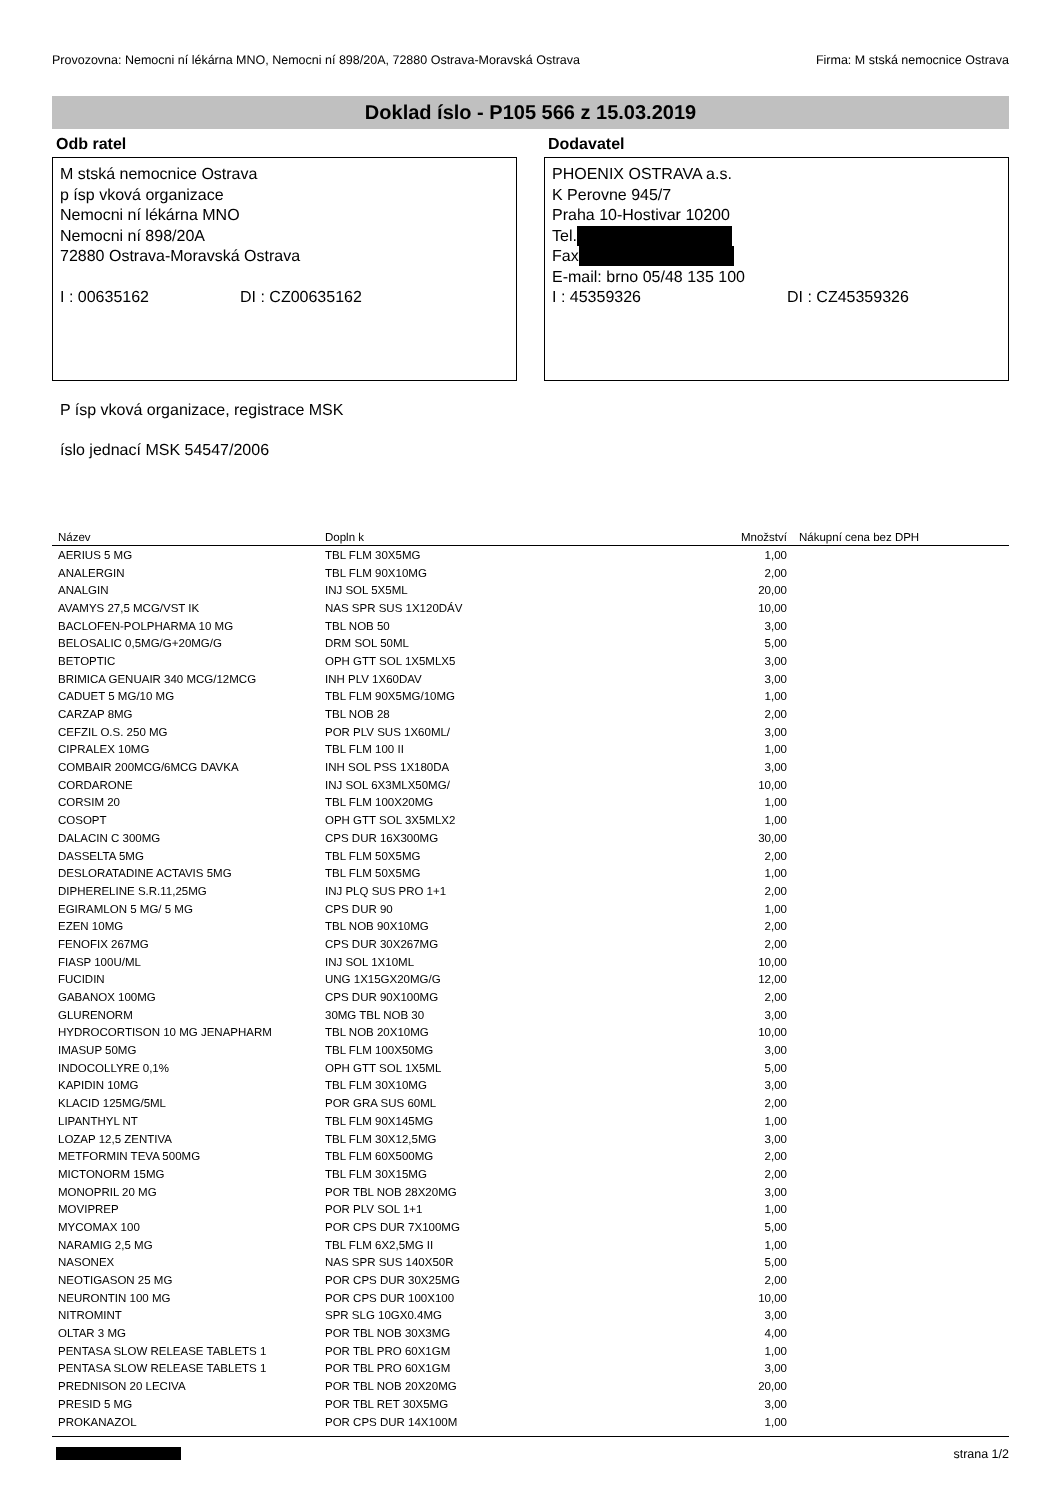Provozovna: Nemocni ní lékárna MNO, Nemocni ní 898/20A, 72880 Ostrava-Moravská Ostrava Firma: M stská nemocnice Ostrava
Doklad íslo - P105 566 z 15.03.2019
Odb ratel
M stská nemocnice Ostrava
p ísp vková organizace
Nemocni ní lékárna MNO
Nemocni ní 898/20A
72880 Ostrava-Moravská Ostrava
I : 00635162 DI : CZ00635162
Dodavatel
PHOENIX OSTRAVA a.s.
K Perovne 945/7
Praha 10-Hostivar 10200
Tel.
Fax
E-mail: brno 05/48 135 100
I : 45359326 DI : CZ45359326
P ísp vková organizace, registrace MSK
íslo jednací MSK 54547/2006
| Název | Dopln k | Množství | Nákupní cena bez DPH |
| --- | --- | --- | --- |
| AERIUS 5 MG | TBL FLM 30X5MG | 1,00 | |
| ANALERGIN | TBL FLM 90X10MG | 2,00 | |
| ANALGIN | INJ SOL 5X5ML | 20,00 | |
| AVAMYS 27,5 MCG/VST IK | NAS SPR SUS 1X120DÁV | 10,00 | |
| BACLOFEN-POLPHARMA 10 MG | TBL NOB 50 | 3,00 | |
| BELOSALIC 0,5MG/G+20MG/G | DRM SOL 50ML | 5,00 | |
| BETOPTIC | OPH GTT SOL 1X5MLX5 | 3,00 | |
| BRIMICA GENUAIR 340 MCG/12MCG | INH PLV 1X60DAV | 3,00 | |
| CADUET 5 MG/10 MG | TBL FLM 90X5MG/10MG | 1,00 | |
| CARZAP 8MG | TBL NOB 28 | 2,00 | |
| CEFZIL O.S. 250 MG | POR PLV SUS 1X60ML/ | 3,00 | |
| CIPRALEX 10MG | TBL FLM 100 II | 1,00 | |
| COMBAIR 200MCG/6MCG DAVKA | INH SOL PSS 1X180DA | 3,00 | |
| CORDARONE | INJ SOL 6X3MLX50MG/ | 10,00 | |
| CORSIM 20 | TBL FLM 100X20MG | 1,00 | |
| COSOPT | OPH GTT SOL 3X5MLX2 | 1,00 | |
| DALACIN C 300MG | CPS DUR 16X300MG | 30,00 | |
| DASSELTA 5MG | TBL FLM 50X5MG | 2,00 | |
| DESLORATADINE ACTAVIS 5MG | TBL FLM 50X5MG | 1,00 | |
| DIPHERELINE S.R.11,25MG | INJ PLQ SUS PRO 1+1 | 2,00 | |
| EGIRAMLON 5 MG/ 5 MG | CPS DUR 90 | 1,00 | |
| EZEN 10MG | TBL NOB 90X10MG | 2,00 | |
| FENOFIX 267MG | CPS DUR 30X267MG | 2,00 | |
| FIASP 100U/ML | INJ SOL 1X10ML | 10,00 | |
| FUCIDIN | UNG 1X15GX20MG/G | 12,00 | |
| GABANOX 100MG | CPS DUR 90X100MG | 2,00 | |
| GLURENORM | 30MG TBL NOB 30 | 3,00 | |
| HYDROCORTISON 10 MG JENAPHARM | TBL NOB 20X10MG | 10,00 | |
| IMASUP 50MG | TBL FLM 100X50MG | 3,00 | |
| INDOCOLLYRE 0,1% | OPH GTT SOL 1X5ML | 5,00 | |
| KAPIDIN 10MG | TBL FLM 30X10MG | 3,00 | |
| KLACID 125MG/5ML | POR GRA SUS 60ML | 2,00 | |
| LIPANTHYL NT | TBL FLM 90X145MG | 1,00 | |
| LOZAP 12,5 ZENTIVA | TBL FLM 30X12,5MG | 3,00 | |
| METFORMIN TEVA 500MG | TBL FLM 60X500MG | 2,00 | |
| MICTONORM 15MG | TBL FLM 30X15MG | 2,00 | |
| MONOPRIL 20 MG | POR TBL NOB 28X20MG | 3,00 | |
| MOVIPREP | POR PLV SOL 1+1 | 1,00 | |
| MYCOMAX 100 | POR CPS DUR 7X100MG | 5,00 | |
| NARAMIG 2,5 MG | TBL FLM 6X2,5MG II | 1,00 | |
| NASONEX | NAS SPR SUS 140X50R | 5,00 | |
| NEOTIGASON 25 MG | POR CPS DUR 30X25MG | 2,00 | |
| NEURONTIN 100 MG | POR CPS DUR 100X100 | 10,00 | |
| NITROMINT | SPR SLG 10GX0.4MG | 3,00 | |
| OLTAR 3 MG | POR TBL NOB 30X3MG | 4,00 | |
| PENTASA SLOW RELEASE TABLETS 1 | POR TBL PRO 60X1GM | 1,00 | |
| PENTASA SLOW RELEASE TABLETS 1 | POR TBL PRO 60X1GM | 3,00 | |
| PREDNISON 20 LECIVA | POR TBL NOB 20X20MG | 20,00 | |
| PRESID 5 MG | POR TBL RET 30X5MG | 3,00 | |
| PROKANAZOL | POR CPS DUR 14X100M | 1,00 | |
strana 1/2